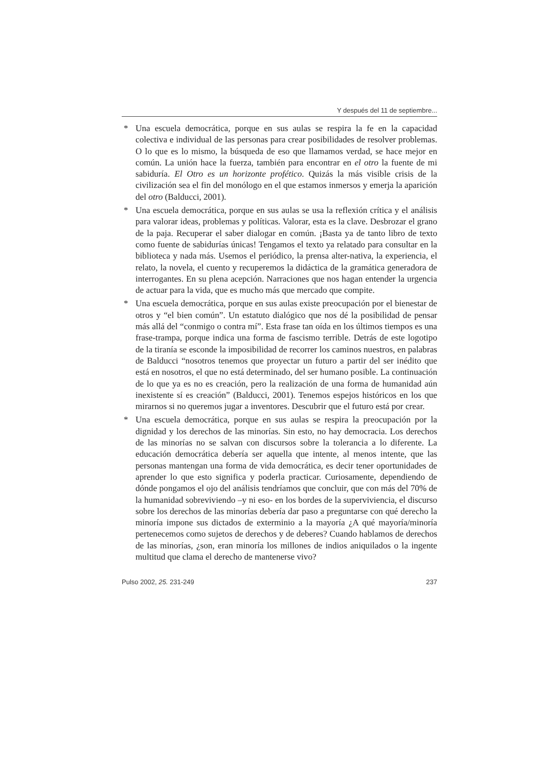Y después del 11 de septiembre...
* Una escuela democrática, porque en sus aulas se respira la fe en la capacidad colectiva e individual de las personas para crear posibilidades de resolver problemas. O lo que es lo mismo, la búsqueda de eso que llamamos verdad, se hace mejor en común. La unión hace la fuerza, también para encontrar en el otro la fuente de mi sabiduría. El Otro es un horizonte profético. Quizás la más visible crisis de la civilización sea el fin del monólogo en el que estamos inmersos y emerja la aparición del otro (Balducci, 2001).
* Una escuela democrática, porque en sus aulas se usa la reflexión crítica y el análisis para valorar ideas, problemas y políticas. Valorar, esta es la clave. Desbrozar el grano de la paja. Recuperar el saber dialogar en común. ¡Basta ya de tanto libro de texto como fuente de sabidurías únicas! Tengamos el texto ya relatado para consultar en la biblioteca y nada más. Usemos el periódico, la prensa alter-nativa, la experiencia, el relato, la novela, el cuento y recuperemos la didáctica de la gramática generadora de interrogantes. En su plena acepción. Narraciones que nos hagan entender la urgencia de actuar para la vida, que es mucho más que mercado que compite.
* Una escuela democrática, porque en sus aulas existe preocupación por el bienestar de otros y “el bien común”. Un estatuto dialógico que nos dé la posibilidad de pensar más allá del “conmigo o contra mí”. Esta frase tan oída en los últimos tiempos es una frase-trampa, porque indica una forma de fascismo terrible. Detrás de este logotipo de la tiranía se esconde la imposibilidad de recorrer los caminos nuestros, en palabras de Balducci “nosotros tenemos que proyectar un futuro a partir del ser inédito que está en nosotros, el que no está determinado, del ser humano posible. La continuación de lo que ya es no es creación, pero la realización de una forma de humanidad aún inexistente sí es creación” (Balducci, 2001). Tenemos espejos históricos en los que mirarnos si no queremos jugar a inventores. Descubrir que el futuro está por crear.
* Una escuela democrática, porque en sus aulas se respira la preocupación por la dignidad y los derechos de las minorías. Sin esto, no hay democracia. Los derechos de las minorías no se salvan con discursos sobre la tolerancia a lo diferente. La educación democrática debería ser aquella que intente, al menos intente, que las personas mantengan una forma de vida democrática, es decir tener oportunidades de aprender lo que esto significa y poderla practicar. Curiosamente, dependiendo de dónde pongamos el ojo del análisis tendríamos que concluir, que con más del 70% de la humanidad sobreviviendo –y ni eso- en los bordes de la superviviencia, el discurso sobre los derechos de las minorías debería dar paso a preguntarse con qué derecho la minoría impone sus dictados de exterminio a la mayoría ¿A qué mayoría/minoría pertenecemos como sujetos de derechos y de deberes? Cuando hablamos de derechos de las minorías, ¿son, eran minoría los millones de indios aniquilados o la ingente multitud que clama el derecho de mantenerse vivo?
Pulso 2002, 25. 231-249 237